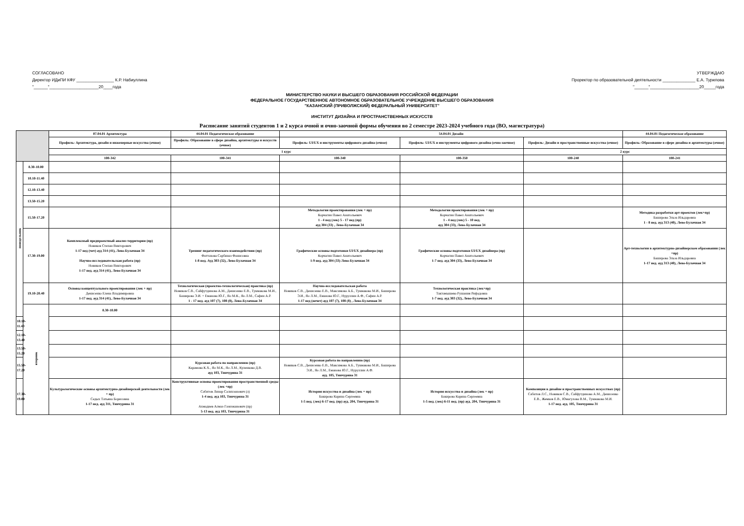СОГЛАСОВАНО
Директор ИДиПИ КФУ ________________ К.Р. Набиуллина
"______"_____________________20____года
УТВЕРЖДАЮ
Проректор по образовательной деятельности ______________ Е.А. Турилова
"______"_____________________20_____года
МИНИСТЕРСТВО НАУКИ И ВЫСШЕГО ОБРАЗОВАНИЯ РОССИЙСКОЙ ФЕДЕРАЦИИ
ФЕДЕРАЛЬНОЕ ГОСУДАРСТВЕННОЕ АВТОНОМНОЕ ОБРАЗОВАТЕЛЬНОЕ УЧРЕЖДЕНИЕ ВЫСШЕГО ОБРАЗОВАНИЯ
"КАЗАНСКИЙ (ПРИВОЛЖСКИЙ) ФЕДЕРАЛЬНЫЙ УНИВЕРСИТЕТ"
ИНСТИТУТ ДИЗАЙНА И ПРОСТРАНСТВЕННЫХ ИСКУССТВ
Расписание занятий студентов 1 и 2 курса очной и очно-заочной формы обучения во 2 семестре 2023-2024 учебного года (ВО, магистратура)
| | | 07.04.01 Архитектура | 44.04.01 Педагогическое образование | 54.04.01 Дизайн | | | 44.04.01 Педагогическое образование | |
| --- | --- | --- | --- | --- | --- | --- | --- | --- |
| | | Профиль: Архитектура, дизайн и инженерные искусства (очное) | Профиль: Образование в сфере дизайна, архитектуры и искусств (очное) | Профиль: UI/UX и инструменты цифрового дизайна (очное) | Профиль: UI/UX и инструменты цифрового дизайна (очно-заочное) | Профиль: Дизайн и пространственные искусства (очное) | Профиль: Образование в сфере дизайна и архитектуры (очное) | |
| | | 1 курс | | | | 2 курс | | |
| | | 100-342 | 100-341 | 100-340 | 100-350 | 100-240 | 100-241 | |
| понедельник | 8.30-10.00 | | | | | | | |
| | 10.10-11.40 | | | | | | | |
| | 12.10-13.40 | | | | | | | |
| | 13.50-15.20 | | | | | | | |
| | 15.50-17.20 | | | Методология проектирования (лек + пр) Корчагин Павел Анатольевич 1 - 4 нед (лек) 5 - 17 нед (пр) ауд 304 (33) , Лево-Булачная 34 | Методология проектирования (лек + пр) Корчагин Павел Анатольевич 1 - 4 нед (лек) 5 - 10 нед. ауд 304 (33), Лево-Булачная 34 | | Методика разработки арт-проектов (лек+пр) Баширова Эльза Ильдаровна 1 - 8 нед. ауд 313 (40), Лево-Булачная 34 | |
| | 17.30-19.00 | Комплексный предпроектный анализ территории (пр) Новиков Степан Викторович 1-17 нед (чет) ауд 314 (41), Лево-Булачная 34 Научно-исследовательская работа (пр) Новиков Степан Викторович 1-17 нед. ауд 314 (41), Лево-Булачная 34 | Тренинг педагогического взаимодействия (пр) Фаттахова Сарбиназ Фанисовна 1-8 нед. Ауд 303 (32), Лево-Булачная 34 | Графические основы подготовки UI/UX дизайнера (пр) Корчагин Павел Анатольевич 1-9 нед. ауд 304 (33) Лево-Булачная 34 | Графические основы подготовки UI/UX дизайнера (пр) Корчагин Павел Анатольевич 1-7 нед. ауд 304 (33), Лево-Булачная 34 | | Арт-технологии в архитектурно-дизайнерском образовании (лек +пр) Баширова Эльза Ильдаровна 1-17 нед. ауд 313 (40), Лево-Булачная 34 | |
| | 19.10-20.40 | Основы концептуального проектирования (лек + пр) Денисенко Елена Владимировна 1-17 нед. ауд 314 (41), Лево-Булачная 34 | Технологическая (проектно-технологическая) практика (пр) Новиков С.В., Сайфутдинова А.М., Денисенко Е.В., Тукмакова М.И., Баширова Э.И. + Еманова Ю.Г., Яо М.К., Яо Л.М., Сафин А.Р. 1 - 17 нед. ауд 107 (7), 108 (8), Лево-Булачная 34 | Научно-исследовательская работа Новиков С.В., Денисенко Е.В., Максимова А.Б., Тукмакова М.И., Баширова Э.И., Яо Л.М., Еманова Ю.Г., Нуруллин А.Ф., Сафин А.Р. 1-17 нед (нечет) ауд 107 (7), 108 (8) , Лево-Булачная 34 | Технологическая практика (лек+пр) Тактамышева Рушания Рифадовна 1-7 нед. ауд 303 (32), Лево-Булачная 34 | | | |
| | вторник | 8.30-10.00 | | | | | | |
| 10.10-11.40 | | | | | | | | |
| 12.10-13.40 | | | | | | | | |
| 13.50-15.20 | | | | | | | | |
| 15.50-17.20 | | | Курсовая работа по направлению (пр) Карамова К.Х., Яо М.К., Яо Л.М., Куленкова Д.В. ауд 103, Тинчурина 31 | Курсовая работа по направлению (пр) Новиков С.В., Денисенко Е.В., Максимова А.Б., Тукмакова М.И., Баширова Э.И., Яо Л.М., Еманова Ю.Г., Нуруллин А.Ф. ауд. 105, Тинчурина 31 | | | | |
| 17.30-19.00 | | Культурологические основы архитектурно-дизайнерской деятельности (лек + пр) Седых Татьяна Борисовна 1-17 нед. ауд 311, Тинчурина 31 | Конструктивные основы проектирования пространственной среды (лек +пр) Сабитов Линар Салихзанович (л) 1-4 нед. ауд 103, Тинчурина 31 Ахмадиев Алмаз Газизжанович (пр) 5-13 нед. ауд 103, Тинчурина 31 | История искусства и дизайна (лек + пр) Бакирова Карина Сергеевна 1-5 нед. (лек) 6-17 нед. (пр) ауд. 204, Тинчурина 31 | История искусства и дизайна (лек + пр) Бакирова Карина Сергеевна 1-5 нед. (лек) 6-11 нед. (пр) ауд. 204, Тинчурина 31 | Композиция в дизайне и пространственных искусствах (пр) Сабитов Л.С., Новиков С.В., Сайфутдинова А.М., Денисенко Е.В., Жемков Е.В., Юмагулова В.М., Тукмакова М.И. 1-17 нед. ауд. 105, Тинчурина 31 | | |